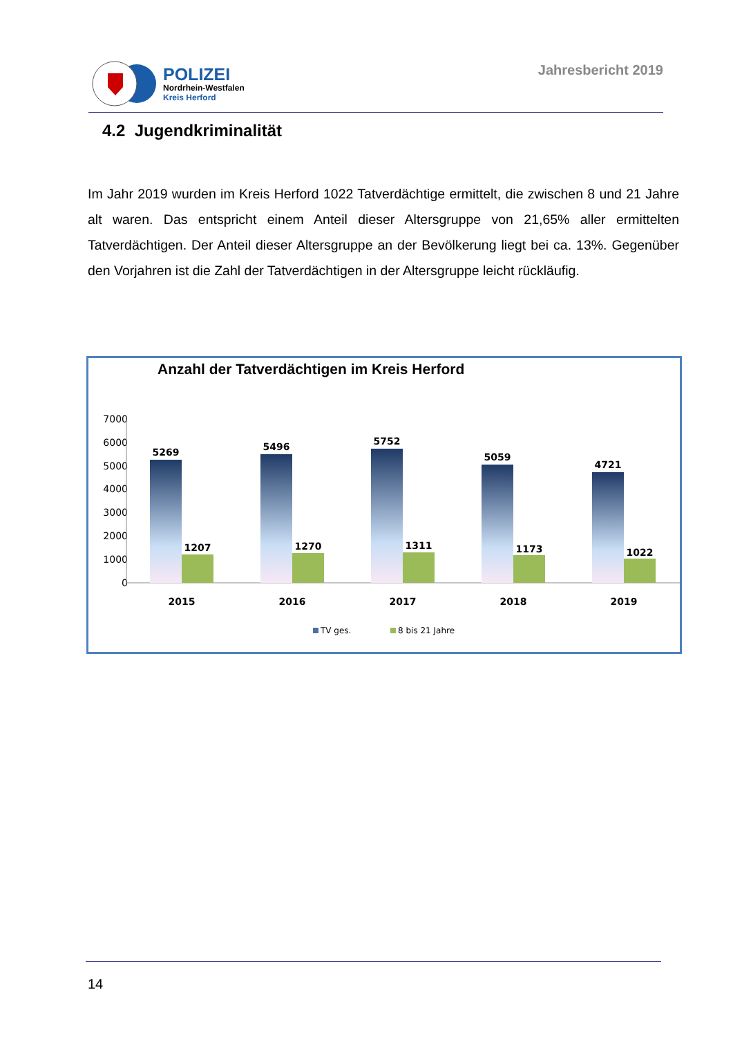POLIZEI
Nordrhein-Westfalen
Kreis Herford
Jahresbericht 2019
4.2 Jugendkriminalität
Im Jahr 2019 wurden im Kreis Herford 1022 Tatverdächtige ermittelt, die zwischen 8 und 21 Jahre alt waren. Das entspricht einem Anteil dieser Altersgruppe von 21,65% aller ermittelten Tatverdächtigen. Der Anteil dieser Altersgruppe an der Bevölkerung liegt bei ca. 13%. Gegenüber den Vorjahren ist die Zahl der Tatverdächtigen in der Altersgruppe leicht rückläufig.
Anzahl der Tatverdächtigen im Kreis Herford
7000
6000
5000
4000
3000
2000
1000
0
5269
1207
2015
5496
1270
2016
5752
1311
2017
5059
1173
2018
4721
1022
2019
TV ges.
8 bis 21 Jahre
14